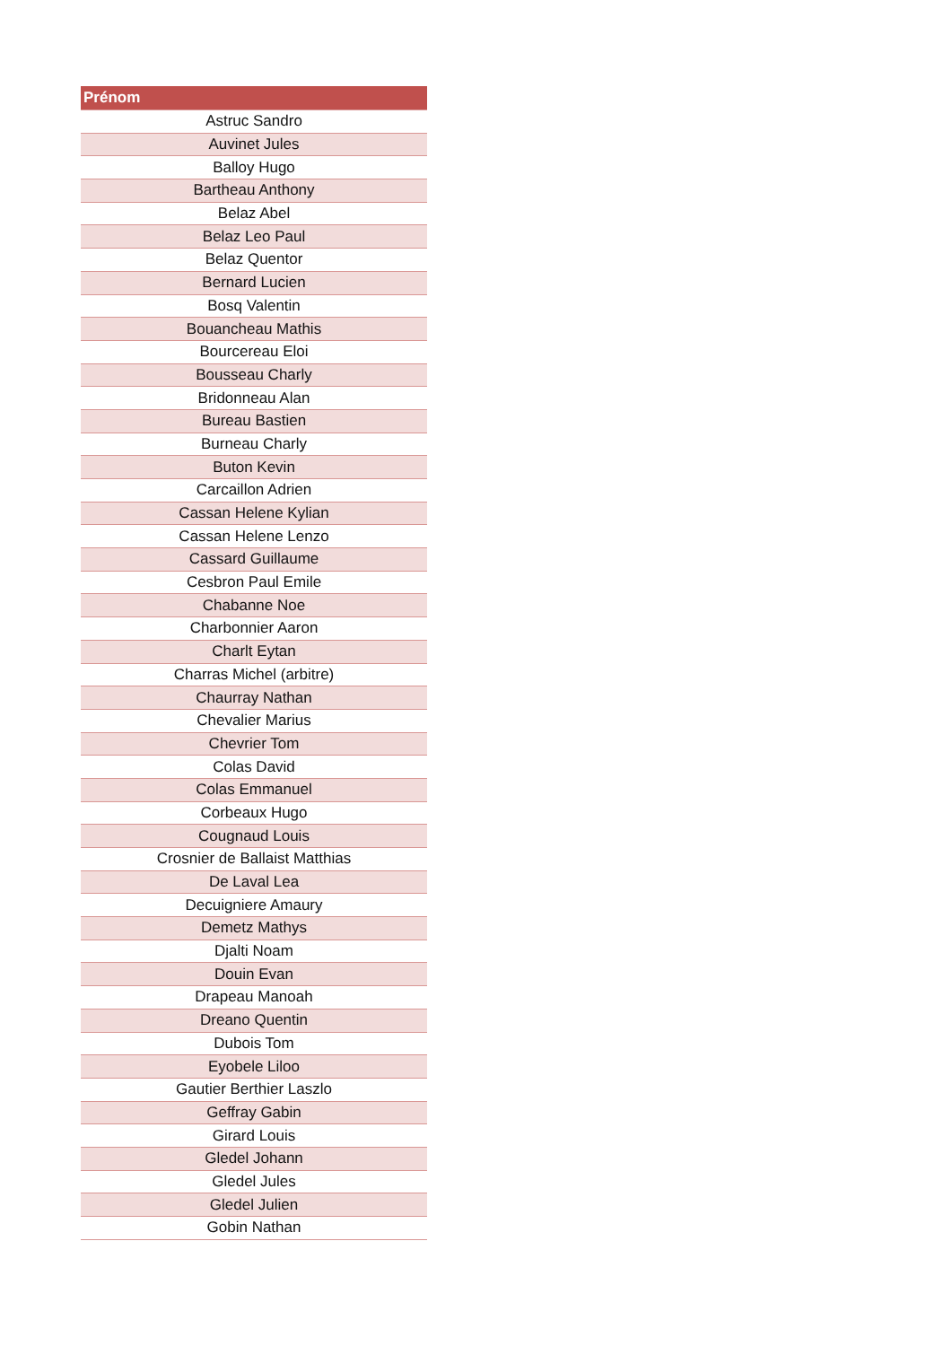| Prénom |
| --- |
| Astruc Sandro |
| Auvinet Jules |
| Balloy Hugo |
| Bartheau Anthony |
| Belaz Abel |
| Belaz Leo Paul |
| Belaz Quentor |
| Bernard Lucien |
| Bosq Valentin |
| Bouancheau Mathis |
| Bourcereau Eloi |
| Bousseau Charly |
| Bridonneau Alan |
| Bureau Bastien |
| Burneau Charly |
| Buton Kevin |
| Carcaillon Adrien |
| Cassan Helene Kylian |
| Cassan Helene Lenzo |
| Cassard Guillaume |
| Cesbron Paul Emile |
| Chabanne Noe |
| Charbonnier Aaron |
| Charlt Eytan |
| Charras Michel (arbitre) |
| Chaurray Nathan |
| Chevalier Marius |
| Chevrier Tom |
| Colas David |
| Colas Emmanuel |
| Corbeaux Hugo |
| Cougnaud Louis |
| Crosnier de Ballaist Matthias |
| De Laval Lea |
| Decuigniere Amaury |
| Demetz Mathys |
| Djalti Noam |
| Douin Evan |
| Drapeau Manoah |
| Dreano Quentin |
| Dubois Tom |
| Eyobele Liloo |
| Gautier Berthier Laszlo |
| Geffray Gabin |
| Girard Louis |
| Gledel Johann |
| Gledel Jules |
| Gledel Julien |
| Gobin Nathan |